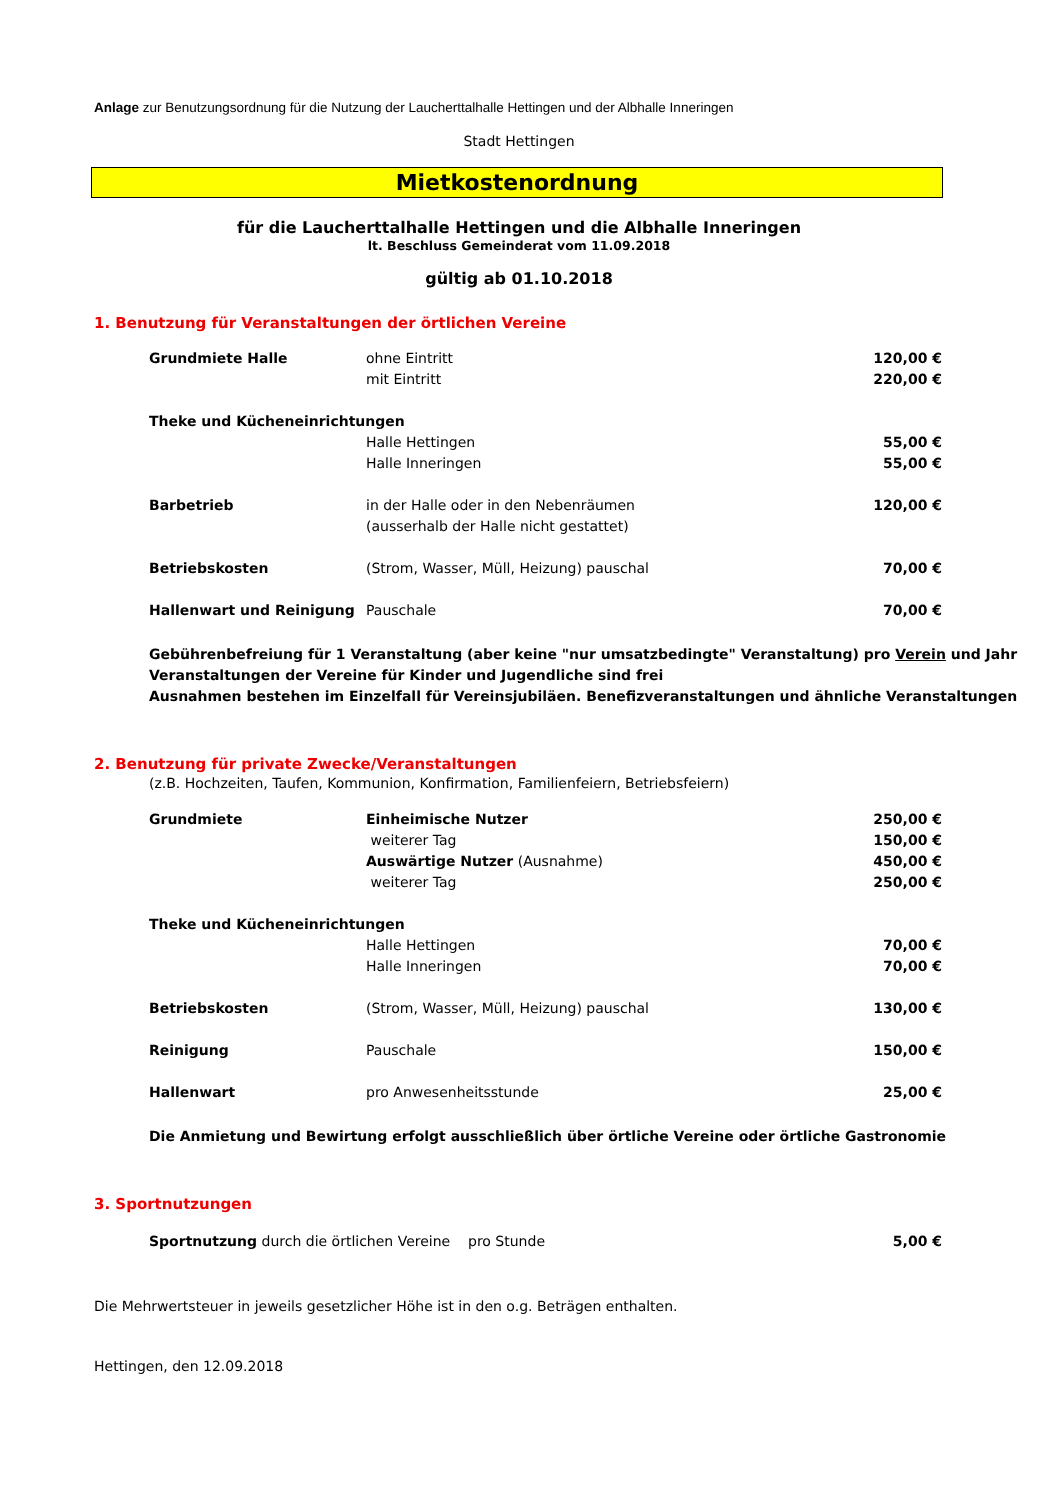Anlage zur Benutzungsordnung für die Nutzung der Laucherttalhalle Hettingen und der Albhalle Inneringen
Stadt Hettingen
Mietkostenordnung
für die Laucherttalhalle Hettingen und die Albhalle Inneringen
lt. Beschluss Gemeinderat vom 11.09.2018
gültig ab 01.10.2018
1. Benutzung für Veranstaltungen der örtlichen Vereine
| Grundmiete Halle | ohne Eintritt | 120,00 € |
| | mit Eintritt | 220,00 € |
| Theke und Kücheneinrichtungen | | |
| | Halle Hettingen | 55,00 € |
| | Halle Inneringen | 55,00 € |
| Barbetrieb | in der Halle oder in den Nebenräumen | 120,00 € |
| | (ausserhalb der Halle nicht gestattet) | |
| Betriebskosten | (Strom, Wasser, Müll, Heizung) pauschal | 70,00 € |
| Hallenwart und Reinigung | Pauschale | 70,00 € |
Gebührenbefreiung für 1 Veranstaltung (aber keine "nur umsatzbedingte" Veranstaltung) pro Verein und Jahr
Veranstaltungen der Vereine für Kinder und Jugendliche sind frei
Ausnahmen bestehen im Einzelfall für Vereinsjubiläen. Benefizveranstaltungen und ähnliche Veranstaltungen
2. Benutzung für private Zwecke/Veranstaltungen
(z.B. Hochzeiten, Taufen, Kommunion, Konfirmation, Familienfeiern, Betriebsfeiern)
| Grundmiete | Einheimische Nutzer | 250,00 € |
| | weiterer Tag | 150,00 € |
| | Auswärtige Nutzer (Ausnahme) | 450,00 € |
| | weiterer Tag | 250,00 € |
| Theke und Kücheneinrichtungen | | |
| | Halle Hettingen | 70,00 € |
| | Halle Inneringen | 70,00 € |
| Betriebskosten | (Strom, Wasser, Müll, Heizung) pauschal | 130,00 € |
| Reinigung | Pauschale | 150,00 € |
| Hallenwart | pro Anwesenheitsstunde | 25,00 € |
Die Anmietung und Bewirtung erfolgt ausschließlich über örtliche Vereine oder örtliche Gastronomie
3. Sportnutzungen
| Sportnutzung durch die örtlichen Vereine pro Stunde | 5,00 € |
Die Mehrwertsteuer in jeweils gesetzlicher Höhe ist in den o.g. Beträgen enthalten.
Hettingen, den 12.09.2018